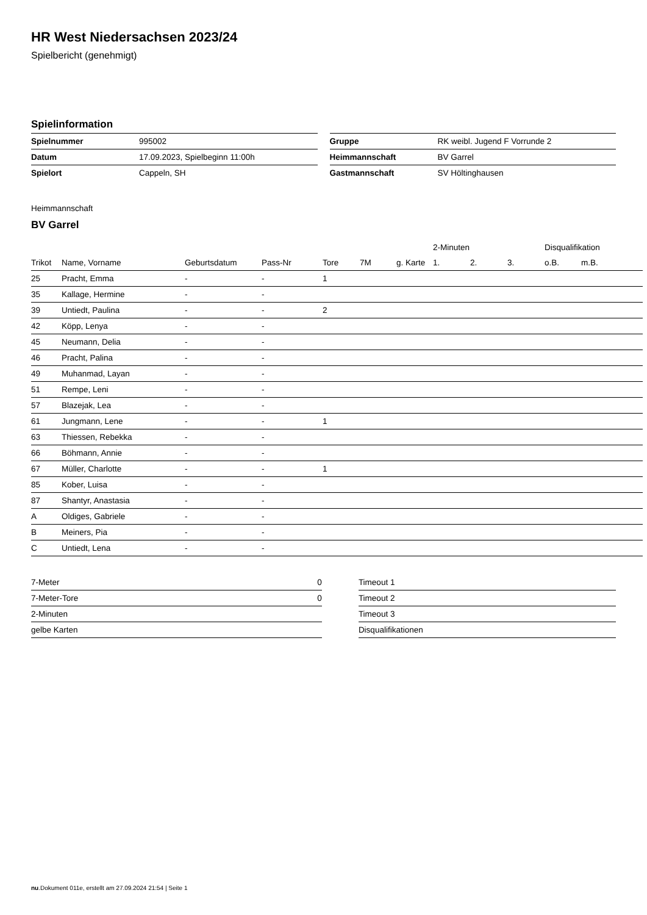HR West Niedersachsen 2023/24
Spielbericht (genehmigt)
Spielinformation
| Spielnummer | 995002 |
| Datum | 17.09.2023, Spielbeginn 11:00h |
| Spielort | Cappeln, SH |
| Gruppe | RK weibl. Jugend F Vorrunde 2 |
| Heimmannschaft | BV Garrel |
| Gastmannschaft | SV Höltinghausen |
Heimmannschaft
BV Garrel
| | | | | | | | 2-Minuten | | | Disqualifikation | |
| --- | --- | --- | --- | --- | --- | --- | --- | --- | --- | --- | --- |
| Trikot | Name, Vorname | Geburtsdatum | Pass-Nr | Tore | 7M | g. Karte | 1. | 2. | 3. | o.B. | m.B. |
| 25 | Pracht, Emma | - | - | 1 | | | | | | | |
| 35 | Kallage, Hermine | - | - | | | | | | | | |
| 39 | Untiedt, Paulina | - | - | 2 | | | | | | | |
| 42 | Köpp, Lenya | - | - | | | | | | | | |
| 45 | Neumann, Delia | - | - | | | | | | | | |
| 46 | Pracht, Palina | - | - | | | | | | | | |
| 49 | Muhanmad, Layan | - | - | | | | | | | | |
| 51 | Rempe, Leni | - | - | | | | | | | | |
| 57 | Blazejak, Lea | - | - | | | | | | | | |
| 61 | Jungmann, Lene | - | - | 1 | | | | | | | |
| 63 | Thiessen, Rebekka | - | - | | | | | | | | |
| 66 | Böhmann, Annie | - | - | | | | | | | | |
| 67 | Müller, Charlotte | - | - | 1 | | | | | | | |
| 85 | Kober, Luisa | - | - | | | | | | | | |
| 87 | Shantyr, Anastasia | - | - | | | | | | | | |
| A | Oldiges, Gabriele | - | - | | | | | | | | |
| B | Meiners, Pia | - | - | | | | | | | | |
| C | Untiedt, Lena | - | - | | | | | | | | |
| 7-Meter | 0 |
| 7-Meter-Tore | 0 |
| 2-Minuten | |
| gelbe Karten | |
| Timeout 1 |
| Timeout 2 |
| Timeout 3 |
| Disqualifikationen |
nu.Dokument 011e, erstellt am 27.09.2024 21:54 | Seite 1